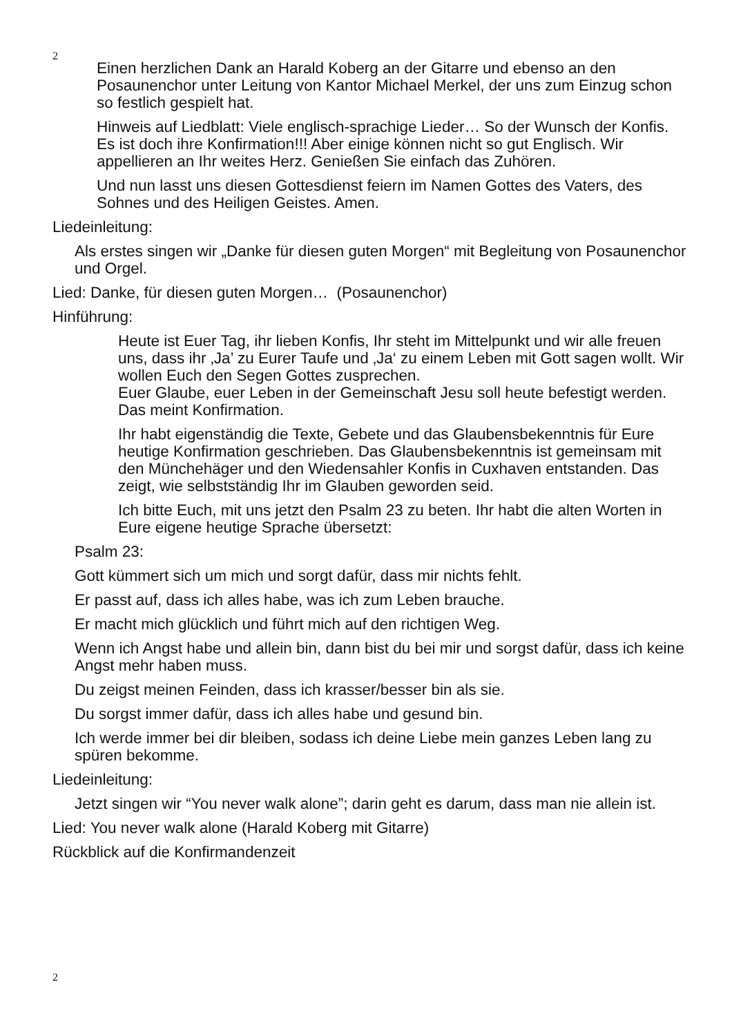2
Einen herzlichen Dank an Harald Koberg an der Gitarre und ebenso an den Posaunenchor unter Leitung von Kantor Michael Merkel, der uns zum Einzug schon so festlich gespielt hat.
Hinweis auf Liedblatt: Viele englisch-sprachige Lieder… So der Wunsch der Konfis. Es ist doch ihre Konfirmation!!! Aber einige können nicht so gut Englisch. Wir appellieren an Ihr weites Herz. Genießen Sie einfach das Zuhören.
Und nun lasst uns diesen Gottesdienst feiern im Namen Gottes des Vaters, des Sohnes und des Heiligen Geistes. Amen.
Liedeinleitung:
Als erstes singen wir „Danke für diesen guten Morgen“ mit Begleitung von Posaunenchor und Orgel.
Lied: Danke, für diesen guten Morgen… (Posaunenchor)
Hinführung:
Heute ist Euer Tag, ihr lieben Konfis, Ihr steht im Mittelpunkt und wir alle freuen uns, dass ihr ‚Ja’ zu Eurer Taufe und ‚Ja‘ zu einem Leben mit Gott sagen wollt. Wir wollen Euch den Segen Gottes zusprechen.
Euer Glaube, euer Leben in der Gemeinschaft Jesu soll heute befestigt werden. Das meint Konfirmation.
Ihr habt eigenständig die Texte, Gebete und das Glaubensbekenntnis für Eure heutige Konfirmation geschrieben. Das Glaubensbekenntnis ist gemeinsam mit den Münchehäger und den Wiedensahler Konfis in Cuxhaven entstanden. Das zeigt, wie selbstständig Ihr im Glauben geworden seid.
Ich bitte Euch, mit uns jetzt den Psalm 23 zu beten. Ihr habt die alten Worten in Eure eigene heutige Sprache übersetzt:
Psalm 23:
Gott kümmert sich um mich und sorgt dafür, dass mir nichts fehlt.
Er passt auf, dass ich alles habe, was ich zum Leben brauche.
Er macht mich glücklich und führt mich auf den richtigen Weg.
Wenn ich Angst habe und allein bin, dann bist du bei mir und sorgst dafür, dass ich keine Angst mehr haben muss.
Du zeigst meinen Feinden, dass ich krasser/besser bin als sie.
Du sorgst immer dafür, dass ich alles habe und gesund bin.
Ich werde immer bei dir bleiben, sodass ich deine Liebe mein ganzes Leben lang zu spüren bekomme.
Liedeinleitung:
Jetzt singen wir “You never walk alone”; darin geht es darum, dass man nie allein ist.
Lied: You never walk alone (Harald Koberg mit Gitarre)
Rückblick auf die Konfirmandenzeit
2